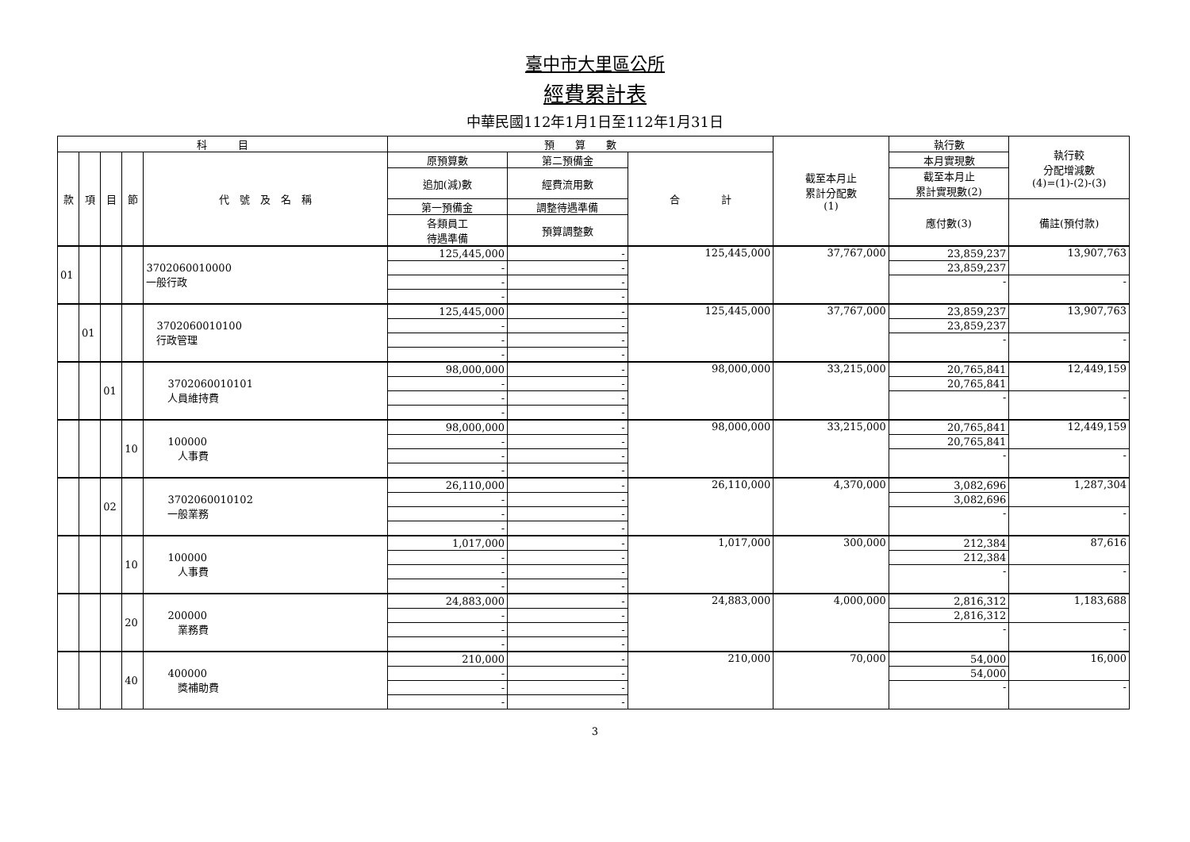臺中市大里區公所
經費累計表
中華民國112年1月1日至112年1月31日
| 科 目 | | | | | 預 算 數 | | | 截至本月止 累計分配數 (1) | 執行數 | 執行較 分配增減數 (4)=(1)-(2)-(3) |
| --- | --- | --- | --- | --- | --- | --- | --- | --- | --- | --- |
| 款 | 項 | 目 | 節 | 代 號 及 名 稱 | 原預算數 | 第二預備金 | 合 計 | | 本月實現數 | |
| | | | | | 追加(減)數 | 經費流用數 | | | 截至本月止 累計實現數(2) | |
| | | | | | 第一預備金 | 調整待遇準備 | | | 應付數(3) | 備註(預付款) |
| | | | | | 各類員工 待遇準備 | 預算調整數 | | | | |
| 01 | | | | 3702060010000 一般行政 | 125,445,000 | - | 125,445,000 | 37,767,000 | 23,859,237 | 13,907,763 |
| | | | | | - | - | | | 23,859,237 | |
| | | | | | - | - | | | - | - |
| | | | | | - | - | | | | |
| | 01 | | | 3702060010100 行政管理 | 125,445,000 | - | 125,445,000 | 37,767,000 | 23,859,237 | 13,907,763 |
| | | | | | - | - | | | 23,859,237 | |
| | | | | | - | - | | | - | - |
| | | | | | - | - | | | | |
| | | 01 | | 3702060010101 人員維持費 | 98,000,000 | - | 98,000,000 | 33,215,000 | 20,765,841 | 12,449,159 |
| | | | | | - | - | | | 20,765,841 | |
| | | | | | - | - | | | - | - |
| | | | | | - | - | | | | |
| | | | 10 | 100000 人事費 | 98,000,000 | - | 98,000,000 | 33,215,000 | 20,765,841 | 12,449,159 |
| | | | | | - | - | | | 20,765,841 | |
| | | | | | - | - | | | - | - |
| | | | | | - | - | | | | |
| | | 02 | | 3702060010102 一般業務 | 26,110,000 | - | 26,110,000 | 4,370,000 | 3,082,696 | 1,287,304 |
| | | | | | - | - | | | 3,082,696 | |
| | | | | | - | - | | | - | - |
| | | | | | - | - | | | | |
| | | | 10 | 100000 人事費 | 1,017,000 | - | 1,017,000 | 300,000 | 212,384 | 87,616 |
| | | | | | - | - | | | 212,384 | |
| | | | | | - | - | | | - | - |
| | | | | | - | - | | | | |
| | | | 20 | 200000 業務費 | 24,883,000 | - | 24,883,000 | 4,000,000 | 2,816,312 | 1,183,688 |
| | | | | | - | - | | | 2,816,312 | |
| | | | | | - | - | | | - | - |
| | | | | | - | - | | | | |
| | | | 40 | 400000 獎補助費 | 210,000 | - | 210,000 | 70,000 | 54,000 | 16,000 |
| | | | | | - | - | | | 54,000 | |
| | | | | | - | - | | | - | - |
| | | | | | - | - | | | | |
3